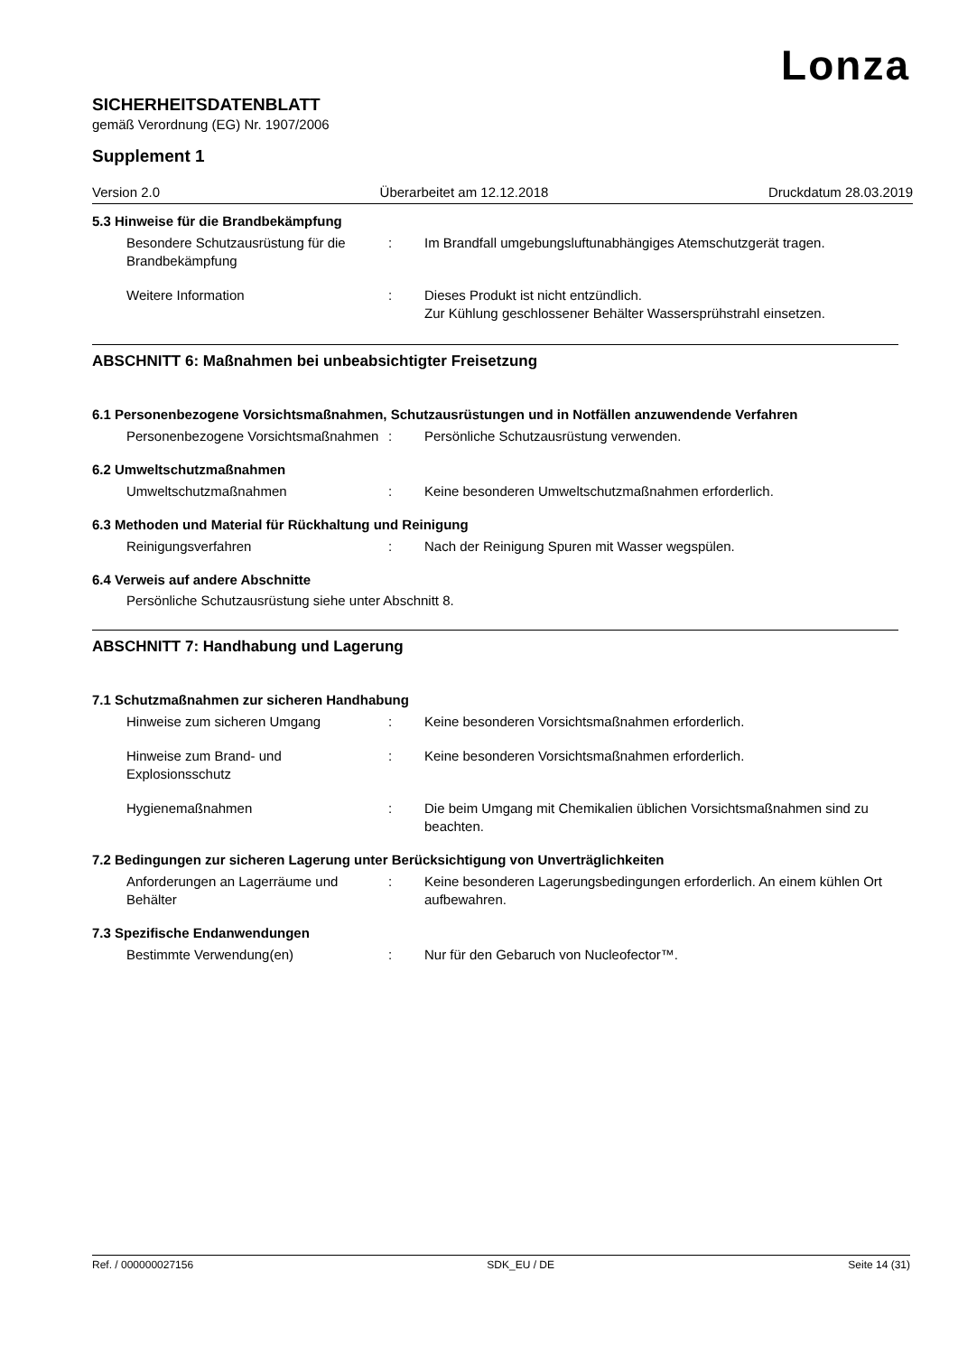Lonza
SICHERHEITSDATENBLATT
gemäß Verordnung (EG) Nr. 1907/2006
Supplement 1
Version 2.0 Überarbeitet am 12.12.2018 Druckdatum 28.03.2019
5.3 Hinweise für die Brandbekämpfung
Besondere Schutzausrüstung für die Brandbekämpfung
: Im Brandfall umgebungsluftunabhängiges Atemschutzgerät tragen.
Weitere Information : Dieses Produkt ist nicht entzündlich.
Zur Kühlung geschlossener Behälter Wassersprühstrahl einsetzen.
ABSCHNITT 6: Maßnahmen bei unbeabsichtigter Freisetzung
6.1 Personenbezogene Vorsichtsmaßnahmen, Schutzausrüstungen und in Notfällen anzuwendende Verfahren
Personenbezogene Vorsichtsmaßnahmen
: Persönliche Schutzausrüstung verwenden.
6.2 Umweltschutzmaßnahmen
Umweltschutzmaßnahmen : Keine besonderen Umweltschutzmaßnahmen erforderlich.
6.3 Methoden und Material für Rückhaltung und Reinigung
Reinigungsverfahren : Nach der Reinigung Spuren mit Wasser wegspülen.
6.4 Verweis auf andere Abschnitte
Persönliche Schutzausrüstung siehe unter Abschnitt 8.
ABSCHNITT 7: Handhabung und Lagerung
7.1 Schutzmaßnahmen zur sicheren Handhabung
Hinweise zum sicheren Umgang : Keine besonderen Vorsichtsmaßnahmen erforderlich.
Hinweise zum Brand- und Explosionsschutz
: Keine besonderen Vorsichtsmaßnahmen erforderlich.
Hygienemaßnahmen : Die beim Umgang mit Chemikalien üblichen Vorsichtsmaßnahmen sind zu beachten.
7.2 Bedingungen zur sicheren Lagerung unter Berücksichtigung von Unverträglichkeiten
Anforderungen an Lagerräume und Behälter
: Keine besonderen Lagerungsbedingungen erforderlich. An einem kühlen Ort aufbewahren.
7.3 Spezifische Endanwendungen
Bestimmte Verwendung(en) : Nur für den Gebaruch von Nucleofector™.
Ref. / 000000027156 SDK_EU / DE Seite 14 (31)